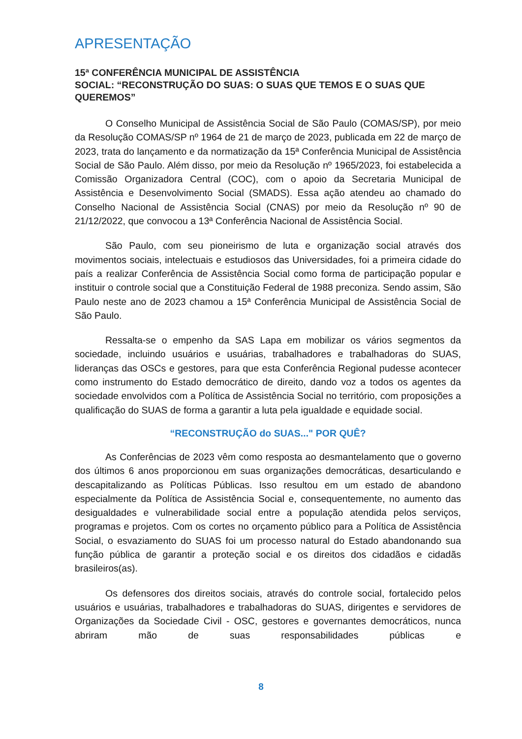APRESENTAÇÃO
15ª CONFERÊNCIA MUNICIPAL DE ASSISTÊNCIA
SOCIAL: “RECONSTRUÇÃO DO SUAS: O SUAS QUE TEMOS E O SUAS QUE QUEREMOS”
O Conselho Municipal de Assistência Social de São Paulo (COMAS/SP), por meio da Resolução COMAS/SP nº 1964 de 21 de março de 2023, publicada em 22 de março de 2023, trata do lançamento e da normatização da 15ª Conferência Municipal de Assistência Social de São Paulo. Além disso, por meio da Resolução nº 1965/2023, foi estabelecida a Comissão Organizadora Central (COC), com o apoio da Secretaria Municipal de Assistência e Desenvolvimento Social (SMADS). Essa ação atendeu ao chamado do Conselho Nacional de Assistência Social (CNAS) por meio da Resolução nº 90 de 21/12/2022, que convocou a 13ª Conferência Nacional de Assistência Social.
São Paulo, com seu pioneirismo de luta e organização social através dos movimentos sociais, intelectuais e estudiosos das Universidades, foi a primeira cidade do país a realizar Conferência de Assistência Social como forma de participação popular e instituir o controle social que a Constituição Federal de 1988 preconiza. Sendo assim, São Paulo neste ano de 2023 chamou a 15ª Conferência Municipal de Assistência Social de São Paulo.
Ressalta-se o empenho da SAS Lapa em mobilizar os vários segmentos da sociedade, incluindo usuários e usuárias, trabalhadores e trabalhadoras do SUAS, lideranças das OSCs e gestores, para que esta Conferência Regional pudesse acontecer como instrumento do Estado democrático de direito, dando voz a todos os agentes da sociedade envolvidos com a Política de Assistência Social no território, com proposições a qualificação do SUAS de forma a garantir a luta pela igualdade e equidade social.
“RECONSTRUÇÃO do SUAS..." POR QUÊ?
As Conferências de 2023 vêm como resposta ao desmantelamento que o governo dos últimos 6 anos proporcionou em suas organizações democráticas, desarticulando e descapitalizando as Políticas Públicas. Isso resultou em um estado de abandono especialmente da Política de Assistência Social e, consequentemente, no aumento das desigualdades e vulnerabilidade social entre a população atendida pelos serviços, programas e projetos. Com os cortes no orçamento público para a Política de Assistência Social, o esvaziamento do SUAS foi um processo natural do Estado abandonando sua função pública de garantir a proteção social e os direitos dos cidadãos e cidadãs brasileiros(as).
Os defensores dos direitos sociais, através do controle social, fortalecido pelos usuários e usuárias, trabalhadores e trabalhadoras do SUAS, dirigentes e servidores de Organizações da Sociedade Civil - OSC, gestores e governantes democráticos, nunca abriram mão de suas responsabilidades públicas e
8